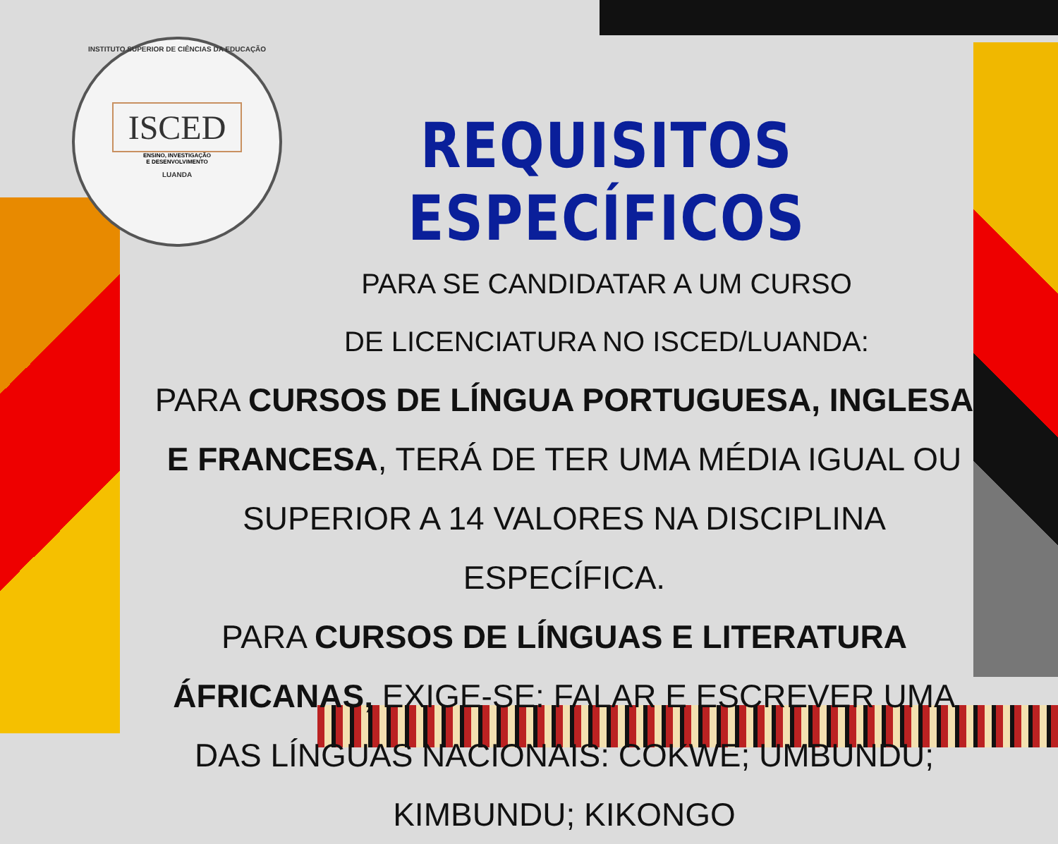INSTITUTO SUPERIOR DE CIÊNCIAS DA EDUCAÇÃO
ISCED
ENSINO, INVESTIGAÇÃO
E DESENVOLVIMENTO
LUANDA
REQUISITOS ESPECÍFICOS
PARA SE CANDIDATAR A UM CURSO
DE LICENCIATURA NO ISCED/LUANDA:
PARA CURSOS DE LÍNGUA PORTUGUESA, INGLESA E FRANCESA, TERÁ DE TER UMA MÉDIA IGUAL OU SUPERIOR A 14 VALORES NA DISCIPLINA ESPECÍFICA.
PARA CURSOS DE LÍNGUAS E LITERATURA ÁFRICANAS, EXIGE-SE: FALAR E ESCREVER UMA DAS LÍNGUAS NACIONAIS: COKWE; UMBUNDU; KIMBUNDU; KIKONGO